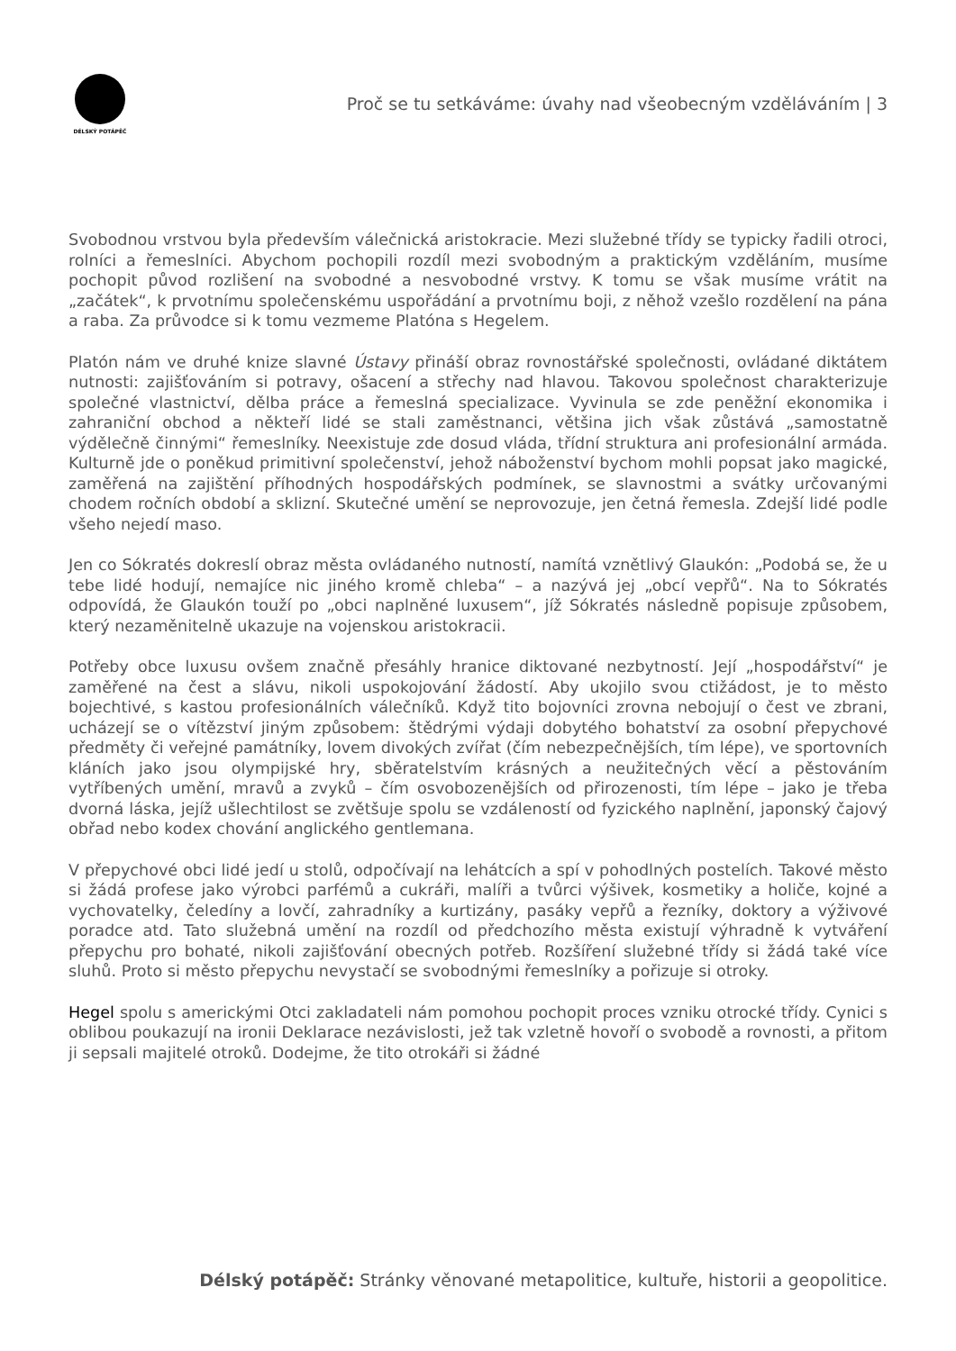DÉLSKÝ POTÁPĚČ
Proč se tu setkáváme: úvahy nad všeobecným vzděláváním | 3
Svobodnou vrstvou byla především válečnická aristokracie. Mezi služebné třídy se typicky řadili otroci, rolníci a řemeslníci. Abychom pochopili rozdíl mezi svobodným a praktickým vzděláním, musíme pochopit původ rozlišení na svobodné a nesvobodné vrstvy. K tomu se však musíme vrátit na „začátek“, k prvotnímu společenskému uspořádání a prvotnímu boji, z něhož vzešlo rozdělení na pána a raba. Za průvodce si k tomu vezmeme Platóna s Hegelem.
Platón nám ve druhé knize slavné Ústavy přináší obraz rovnostářské společnosti, ovládané diktátem nutnosti: zajišťováním si potravy, ošacení a střechy nad hlavou. Takovou společnost charakterizuje společné vlastnictví, dělba práce a řemeslná specializace. Vyvinula se zde peněžní ekonomika i zahraniční obchod a někteří lidé se stali zaměstnanci, většina jich však zůstává „samostatně výdělečně činnými“ řemeslníky. Neexistuje zde dosud vláda, třídní struktura ani profesionální armáda. Kulturně jde o poněkud primitivní společenství, jehož náboženství bychom mohli popsat jako magické, zaměřená na zajištění příhodných hospodářských podmínek, se slavnostmi a svátky určovanými chodem ročních období a sklizní. Skutečné umění se neprovozuje, jen četná řemesla. Zdejší lidé podle všeho nejedí maso.
Jen co Sókratés dokreslí obraz města ovládaného nutností, namítá vznětlivý Glaukón: „Podobá se, že u tebe lidé hodují, nemajíce nic jiného kromě chleba“ – a nazývá jej „obcí vepřů“. Na to Sókratés odpovídá, že Glaukón touží po „obci naplněné luxusem“, jíž Sókratés následně popisuje způsobem, který nezaměnitelně ukazuje na vojenskou aristokracii.
Potřeby obce luxusu ovšem značně přesáhly hranice diktované nezbytností. Její „hospodářství“ je zaměřené na čest a slávu, nikoli uspokojování žádostí. Aby ukojilo svou ctižádost, je to město bojechtivé, s kastou profesionálních válečníků. Když tito bojovníci zrovna nebojují o čest ve zbrani, ucházejí se o vítězství jiným způsobem: štědrými výdaji dobytého bohatství za osobní přepychové předměty či veřejné památníky, lovem divokých zvířat (čím nebezpečnějších, tím lépe), ve sportovních kláních jako jsou olympijské hry, sběratelstvím krásných a neužitečných věcí a pěstováním vytříbených umění, mravů a zvyků – čím osvobozenějších od přirozenosti, tím lépe – jako je třeba dvorná láska, jejíž ušlechtilost se zvětšuje spolu se vzdáleností od fyzického naplnění, japonský čajový obřad nebo kodex chování anglického gentlemana.
V přepychové obci lidé jedí u stolů, odpočívají na lehátcích a spí v pohodlných postelích. Takové město si žádá profese jako výrobci parfémů a cukráři, malíři a tvůrci výšivek, kosmetiky a holiče, kojné a vychovatelky, čeledíny a lovčí, zahradníky a kurtizány, pasáky vepřů a řezníky, doktory a výživové poradce atd. Tato služebná umění na rozdíl od předchozího města existují výhradně k vytváření přepychu pro bohaté, nikoli zajišťování obecných potřeb. Rozšíření služebné třídy si žádá také více sluhů. Proto si město přepychu nevystačí se svobodnými řemeslníky a pořizuje si otroky.
Hegel spolu s americkými Otci zakladateli nám pomohou pochopit proces vzniku otrocké třídy. Cynici s oblibou poukazují na ironii Deklarace nezávislosti, jež tak vzletně hovoří o svobodě a rovnosti, a přitom ji sepsali majitelé otroků. Dodejme, že tito otrokáři si žádné
Délský potápěč: Stránky věnované metapolitice, kultuře, historii a geopolitice.